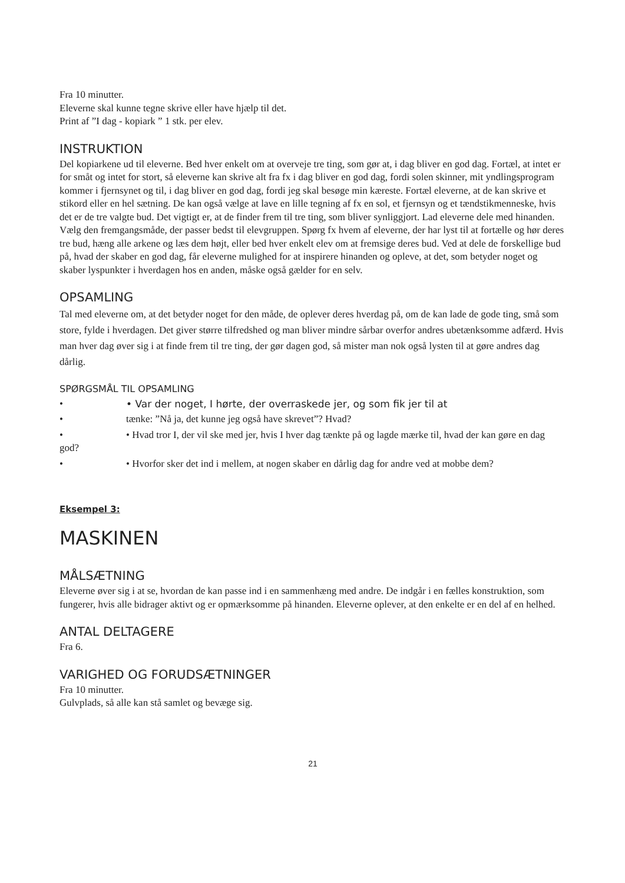Fra 10 minutter.
Eleverne skal kunne tegne skrive eller have hjælp til det.
Print af ”I dag - kopiark ” 1 stk. per elev.
INSTRUKTION
Del kopiarkene ud til eleverne. Bed hver enkelt om at overveje tre ting, som gør at, i dag bliver en god dag. Fortæl, at intet er for småt og intet for stort, så eleverne kan skrive alt fra fx i dag bliver en god dag, fordi solen skinner, mit yndlingsprogram kommer i fjernsynet og til, i dag bliver en god dag, fordi jeg skal besøge min kæreste. Fortæl eleverne, at de kan skrive et stikord eller en hel sætning. De kan også vælge at lave en lille tegning af fx en sol, et fjernsyn og et tændstikmenneske, hvis det er de tre valgte bud. Det vigtigt er, at de finder frem til tre ting, som bliver synliggjort. Lad eleverne dele med hinanden. Vælg den fremgangsmåde, der passer bedst til elevgruppen. Spørg fx hvem af eleverne, der har lyst til at fortælle og hør deres tre bud, hæng alle arkene og læs dem højt, eller bed hver enkelt elev om at fremsige deres bud. Ved at dele de forskellige bud på, hvad der skaber en god dag, får eleverne mulighed for at inspirere hinanden og opleve, at det, som betyder noget og skaber lyspunkter i hverdagen hos en anden, måske også gælder for en selv.
OPSAMLING
Tal med eleverne om, at det betyder noget for den måde, de oplever deres hverdag på, om de kan lade de gode ting, små som store, fylde i hverdagen. Det giver større tilfredshed og man bliver mindre sårbar overfor andres ubetænksomme adfærd. Hvis man hver dag øver sig i at finde frem til tre ting, der gør dagen god, så mister man nok også lysten til at gøre andres dag dårlig.
SPØRGSMÅL TIL OPSAMLING
• • Var der noget, I hørte, der overraskede jer, og som fik jer til at
• tænke: ”Nå ja, det kunne jeg også have skrevet”? Hvad?
• • Hvad tror I, der vil ske med jer, hvis I hver dag tænkte på og lagde mærke til, hvad der kan gøre en dag god?
• • Hvorfor sker det ind i mellem, at nogen skaber en dårlig dag for andre ved at mobbe dem?
Eksempel 3:
MASKINEN
MÅLSÆTNING
Eleverne øver sig i at se, hvordan de kan passe ind i en sammenhæng med andre. De indgår i en fælles konstruktion, som fungerer, hvis alle bidrager aktivt og er opmærksomme på hinanden. Eleverne oplever, at den enkelte er en del af en helhed.
ANTAL DELTAGERE
Fra 6.
VARIGHED OG FORUDSÆTNINGER
Fra 10 minutter.
Gulvplads, så alle kan stå samlet og bevæge sig.
21